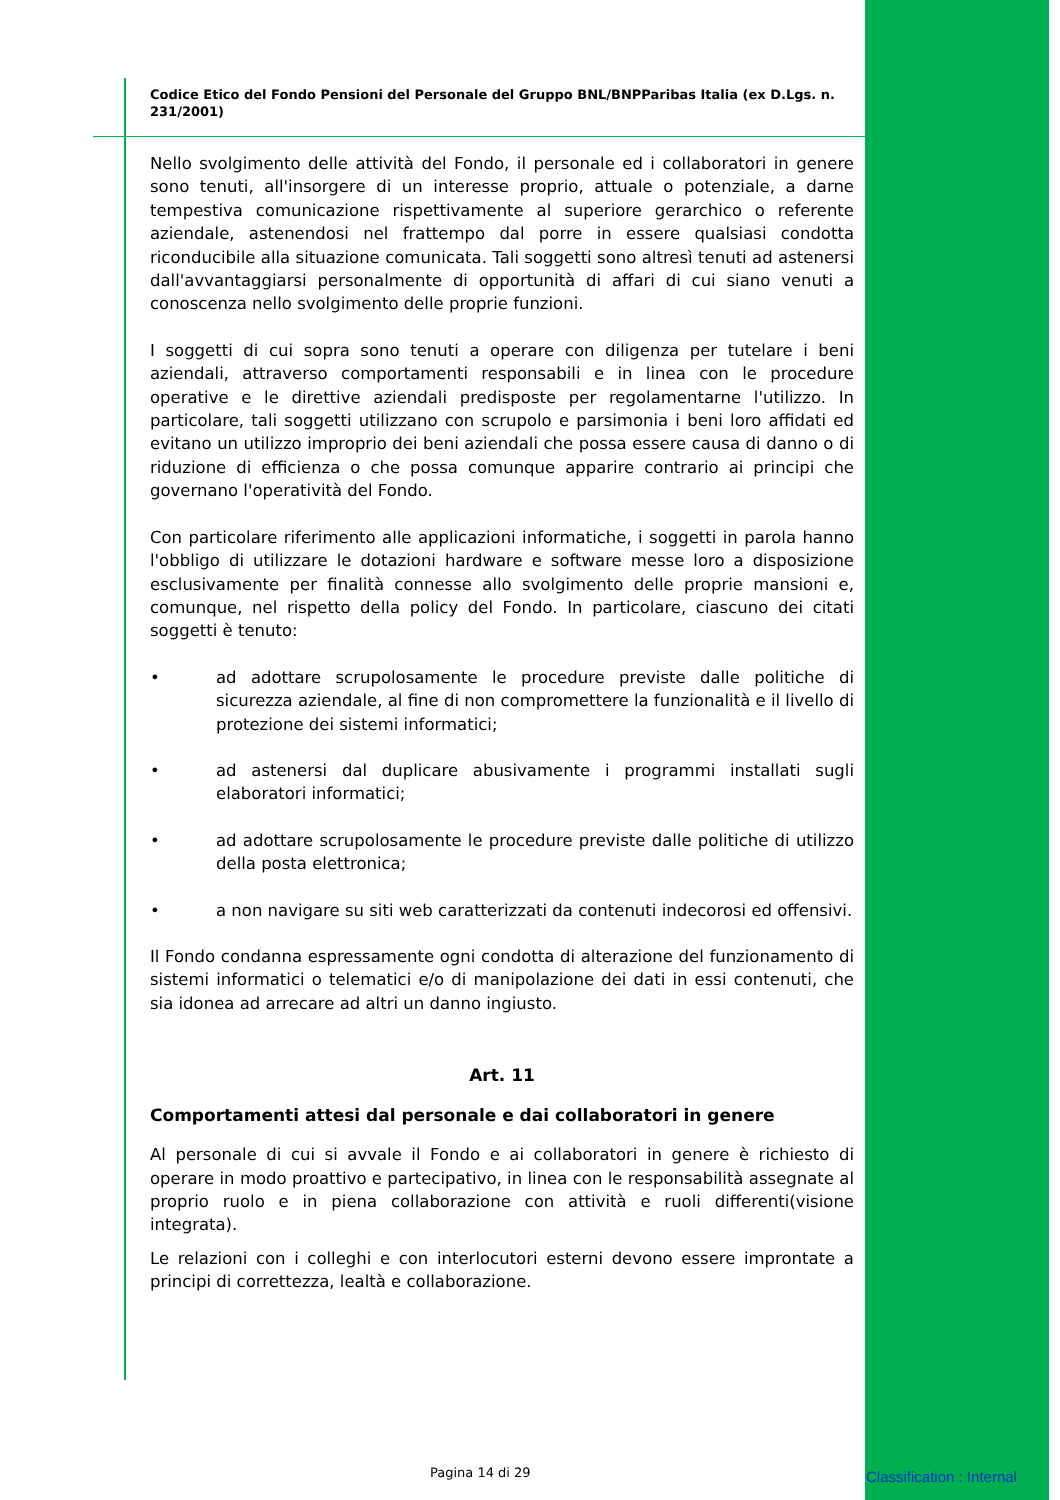Codice Etico del Fondo Pensioni del Personale del Gruppo BNL/BNPParibas Italia (ex D.Lgs. n. 231/2001)
Nello svolgimento delle attività del Fondo, il personale ed i collaboratori in genere sono tenuti, all'insorgere di un interesse proprio, attuale o potenziale, a darne tempestiva comunicazione rispettivamente al superiore gerarchico o referente aziendale, astenendosi nel frattempo dal porre in essere qualsiasi condotta riconducibile alla situazione comunicata. Tali soggetti sono altresì tenuti ad astenersi dall'avvantaggiarsi personalmente di opportunità di affari di cui siano venuti a conoscenza nello svolgimento delle proprie funzioni.
I soggetti di cui sopra sono tenuti a operare con diligenza per tutelare i beni aziendali, attraverso comportamenti responsabili e in linea con le procedure operative e le direttive aziendali predisposte per regolamentarne l'utilizzo. In particolare, tali soggetti utilizzano con scrupolo e parsimonia i beni loro affidati ed evitano un utilizzo improprio dei beni aziendali che possa essere causa di danno o di riduzione di efficienza o che possa comunque apparire contrario ai principi che governano l'operatività del Fondo.
Con particolare riferimento alle applicazioni informatiche, i soggetti in parola hanno l'obbligo di utilizzare le dotazioni hardware e software messe loro a disposizione esclusivamente per finalità connesse allo svolgimento delle proprie mansioni e, comunque, nel rispetto della policy del Fondo. In particolare, ciascuno dei citati soggetti è tenuto:
• ad adottare scrupolosamente le procedure previste dalle politiche di sicurezza aziendale, al fine di non compromettere la funzionalità e il livello di protezione dei sistemi informatici;
• ad astenersi dal duplicare abusivamente i programmi installati sugli elaboratori informatici;
• ad adottare scrupolosamente le procedure previste dalle politiche di utilizzo della posta elettronica;
• a non navigare su siti web caratterizzati da contenuti indecorosi ed offensivi.
Il Fondo condanna espressamente ogni condotta di alterazione del funzionamento di sistemi informatici o telematici e/o di manipolazione dei dati in essi contenuti, che sia idonea ad arrecare ad altri un danno ingiusto.
Art. 11
Comportamenti attesi dal personale e dai collaboratori in genere
Al personale di cui si avvale il Fondo e ai collaboratori in genere è richiesto di operare in modo proattivo e partecipativo, in linea con le responsabilità assegnate al proprio ruolo e in piena collaborazione con attività e ruoli differenti(visione integrata).
Le relazioni con i colleghi e con interlocutori esterni devono essere improntate a principi di correttezza, lealtà e collaborazione.
Pagina 14 di 29 Classification : Internal